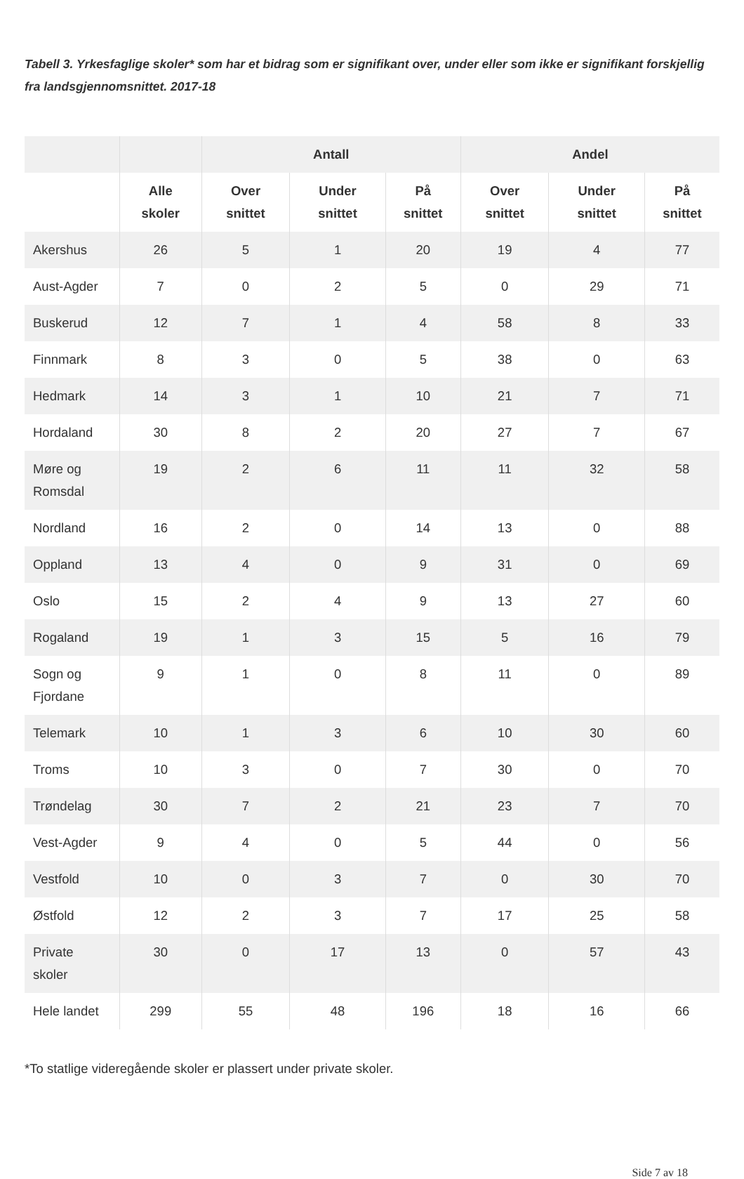Tabell 3. Yrkesfaglige skoler* som har et bidrag som er signifikant over, under eller som ikke er signifikant forskjellig fra landsgjennomsnittet. 2017-18
| | | Antall | | | Andel | | |
| --- | --- | --- | --- | --- | --- | --- | --- |
| | Alle skoler | Over snittet | Under snittet | På snittet | Over snittet | Under snittet | På snittet |
| Akershus | 26 | 5 | 1 | 20 | 19 | 4 | 77 |
| Aust-Agder | 7 | 0 | 2 | 5 | 0 | 29 | 71 |
| Buskerud | 12 | 7 | 1 | 4 | 58 | 8 | 33 |
| Finnmark | 8 | 3 | 0 | 5 | 38 | 0 | 63 |
| Hedmark | 14 | 3 | 1 | 10 | 21 | 7 | 71 |
| Hordaland | 30 | 8 | 2 | 20 | 27 | 7 | 67 |
| Møre og Romsdal | 19 | 2 | 6 | 11 | 11 | 32 | 58 |
| Nordland | 16 | 2 | 0 | 14 | 13 | 0 | 88 |
| Oppland | 13 | 4 | 0 | 9 | 31 | 0 | 69 |
| Oslo | 15 | 2 | 4 | 9 | 13 | 27 | 60 |
| Rogaland | 19 | 1 | 3 | 15 | 5 | 16 | 79 |
| Sogn og Fjordane | 9 | 1 | 0 | 8 | 11 | 0 | 89 |
| Telemark | 10 | 1 | 3 | 6 | 10 | 30 | 60 |
| Troms | 10 | 3 | 0 | 7 | 30 | 0 | 70 |
| Trøndelag | 30 | 7 | 2 | 21 | 23 | 7 | 70 |
| Vest-Agder | 9 | 4 | 0 | 5 | 44 | 0 | 56 |
| Vestfold | 10 | 0 | 3 | 7 | 0 | 30 | 70 |
| Østfold | 12 | 2 | 3 | 7 | 17 | 25 | 58 |
| Private skoler | 30 | 0 | 17 | 13 | 0 | 57 | 43 |
| Hele landet | 299 | 55 | 48 | 196 | 18 | 16 | 66 |
*To statlige videregående skoler er plassert under private skoler.
Side 7 av 18